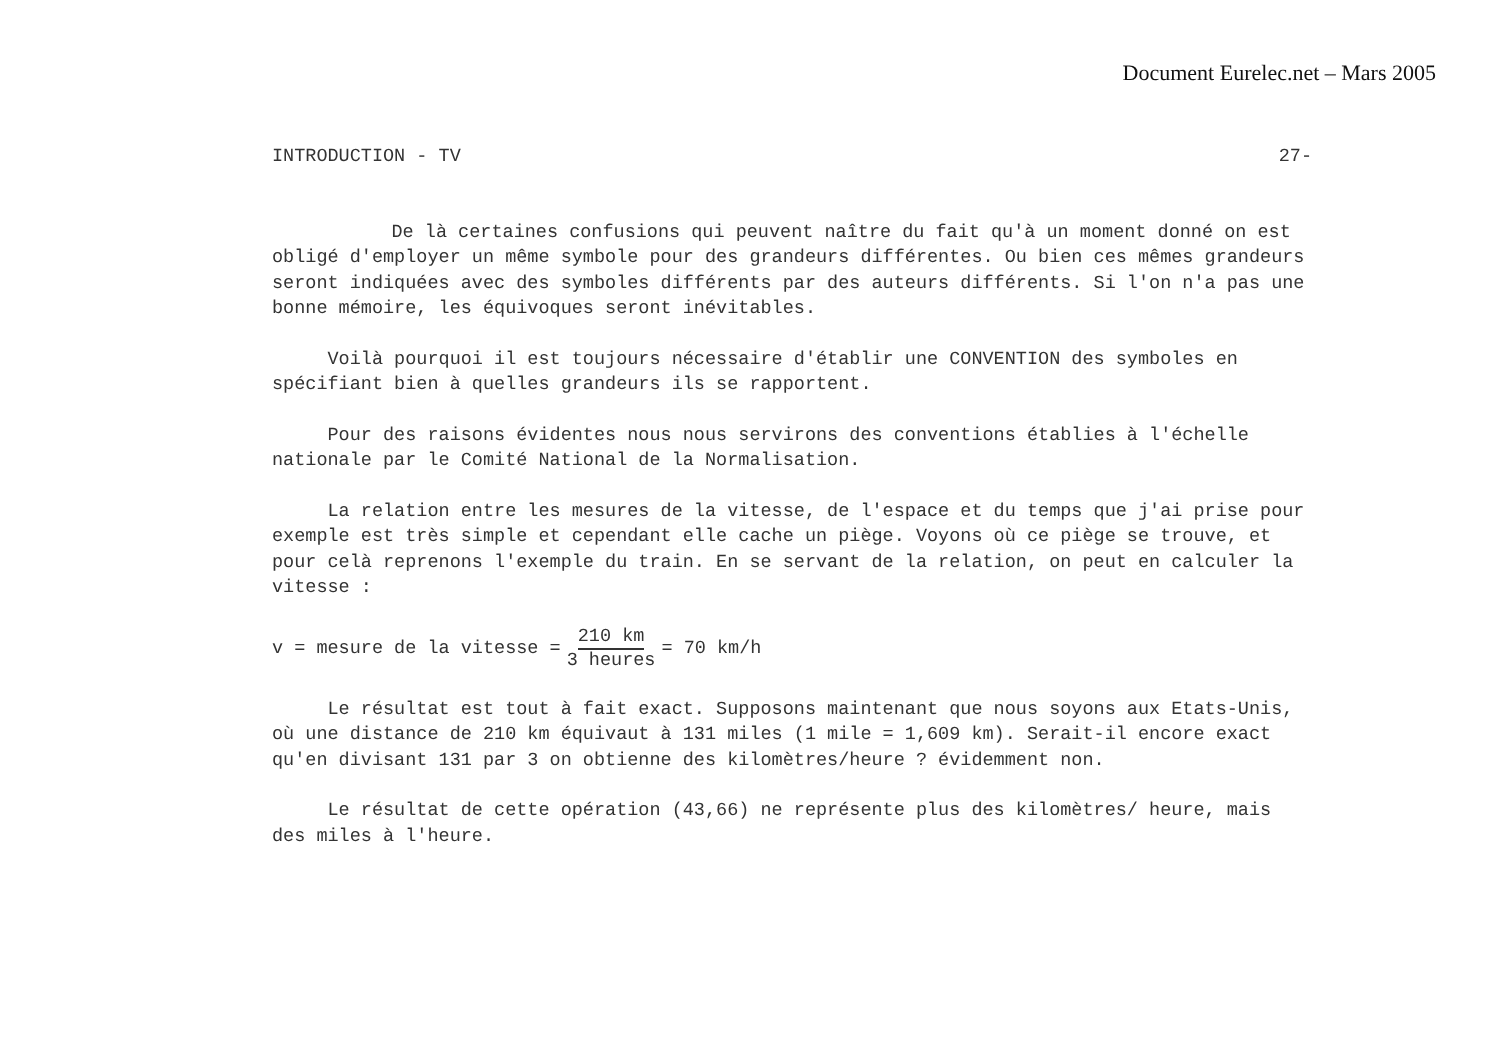Document Eurelec.net – Mars 2005
INTRODUCTION - TV 27-
De là certaines confusions qui peuvent naître du fait qu'à un moment donné on est obligé d'employer un même symbole pour des grandeurs différentes. Ou bien ces mêmes grandeurs seront indiquées avec des symboles différents par des auteurs différents. Si l'on n'a pas une bonne mémoire, les équivoques seront inévitables.
Voilà pourquoi il est toujours nécessaire d'établir une CONVENTION des symboles en spécifiant bien à quelles grandeurs ils se rapportent.
Pour des raisons évidentes nous nous servirons des conventions établies à l'échelle nationale par le Comité National de la Normalisation.
La relation entre les mesures de la vitesse, de l'espace et du temps que j'ai prise pour exemple est très simple et cependant elle cache un piège. Voyons où ce piège se trouve, et pour celà reprenons l'exemple du train. En se servant de la relation, on peut en calculer la vitesse :
v = mesure de la vitesse = 210 km 3 heures = 70 km/h
Le résultat est tout à fait exact. Supposons maintenant que nous soyons aux Etats-Unis, où une distance de 210 km équivaut à 131 miles (1 mile = 1,609 km). Serait-il encore exact qu'en divisant 131 par 3 on obtienne des kilomètres/heure ? évidemment non.
Le résultat de cette opération (43,66) ne représente plus des kilomètres/ heure, mais des miles à l'heure.